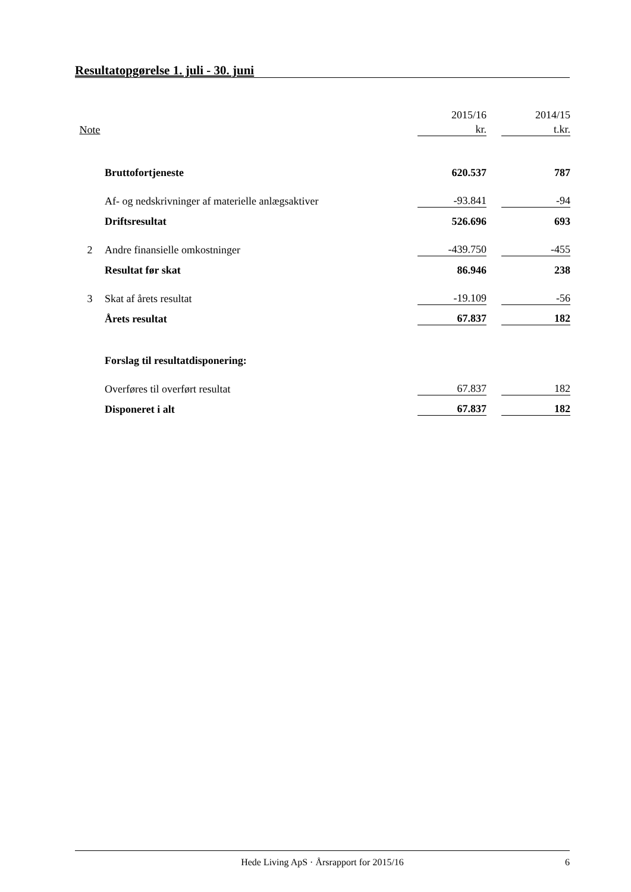Resultatopgørelse 1. juli - 30. juni
| | | 2015/16 | | 2014/15 |
| Note | | kr. | | t.kr. |
| | Bruttofortjeneste | 620.537 | | 787 |
| | Af- og nedskrivninger af materielle anlægsaktiver | -93.841 | | -94 |
| | Driftsresultat | 526.696 | | 693 |
| 2 | Andre finansielle omkostninger | -439.750 | | -455 |
| | Resultat før skat | 86.946 | | 238 |
| 3 | Skat af årets resultat | -19.109 | | -56 |
| | Årets resultat | 67.837 | | 182 |
| | Forslag til resultatdisponering: | | | |
| | Overføres til overført resultat | 67.837 | | 182 |
| | Disponeret i alt | 67.837 | | 182 |
Hede Living ApS · Årsrapport for 2015/16 6